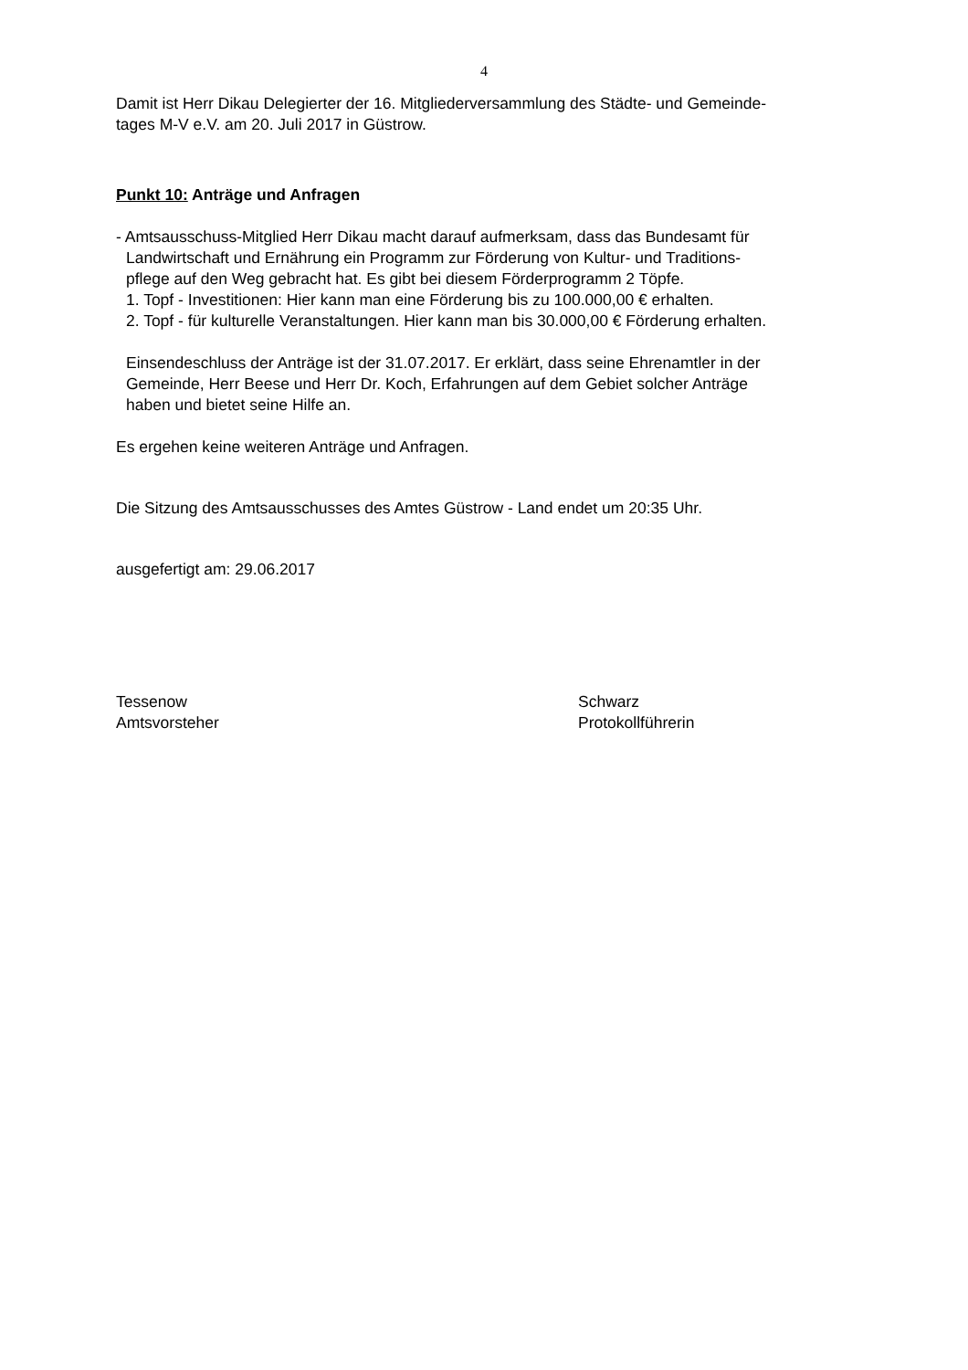4
Damit ist Herr Dikau Delegierter der 16. Mitgliederversammlung des Städte- und Gemeinde-
tages M-V e.V. am 20. Juli 2017 in Güstrow.
Punkt 10: Anträge und Anfragen
- Amtsausschuss-Mitglied Herr Dikau macht darauf aufmerksam, dass das Bundesamt für
Landwirtschaft und Ernährung ein Programm zur Förderung von Kultur- und Traditions-
pflege auf den Weg gebracht hat. Es gibt bei diesem Förderprogramm 2 Töpfe.
1. Topf - Investitionen: Hier kann man eine Förderung bis zu 100.000,00 € erhalten.
2. Topf - für kulturelle Veranstaltungen. Hier kann man bis 30.000,00 € Förderung erhalten.
Einsendeschluss der Anträge ist der 31.07.2017. Er erklärt, dass seine Ehrenamtler in der
Gemeinde, Herr Beese und Herr Dr. Koch, Erfahrungen auf dem Gebiet solcher Anträge
haben und bietet seine Hilfe an.
Es ergehen keine weiteren Anträge und Anfragen.
Die Sitzung des Amtsausschusses des Amtes Güstrow - Land endet um 20:35 Uhr.
ausgefertigt am: 29.06.2017
Tessenow
Amtsvorsteher
Schwarz
Protokollführerin